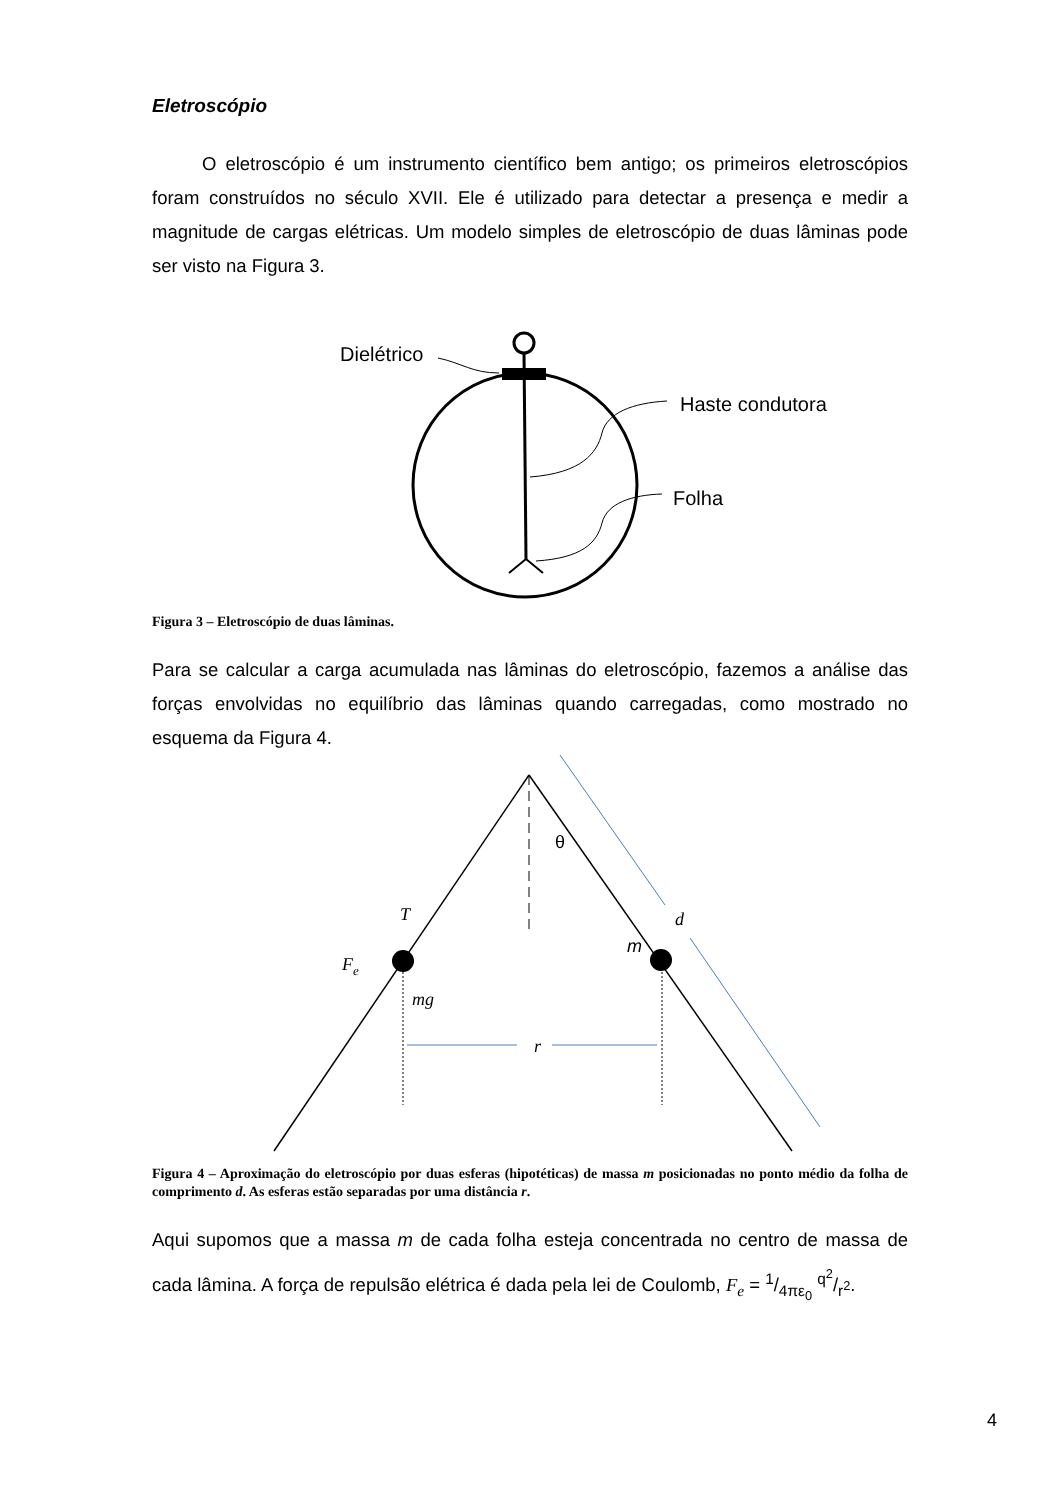Eletroscópio
O eletroscópio é um instrumento científico bem antigo; os primeiros eletroscópios foram construídos no século XVII. Ele é utilizado para detectar a presença e medir a magnitude de cargas elétricas. Um modelo simples de eletroscópio de duas lâminas pode ser visto na Figura 3.
Dielétrico
Haste condutora
Folha
Figura 3 – Eletroscópio de duas lâminas.
Para se calcular a carga acumulada nas lâminas do eletroscópio, fazemos a análise das forças envolvidas no equilíbrio das lâminas quando carregadas, como mostrado no esquema da Figura 4.
r
d
θ
T
Fe
mg
m
Figura 4 – Aproximação do eletroscópio por duas esferas (hipotéticas) de massa m posicionadas no ponto médio da folha de comprimento d. As esferas estão separadas por uma distância r.
Aqui supomos que a massa m de cada folha esteja concentrada no centro de massa de cada lâmina. A força de repulsão elétrica é dada pela lei de Coulomb, F<sub>e</sub> = 1/4πε<sub>0</sub> q<sup>2</sup>/r<sup>2</sup>.
4